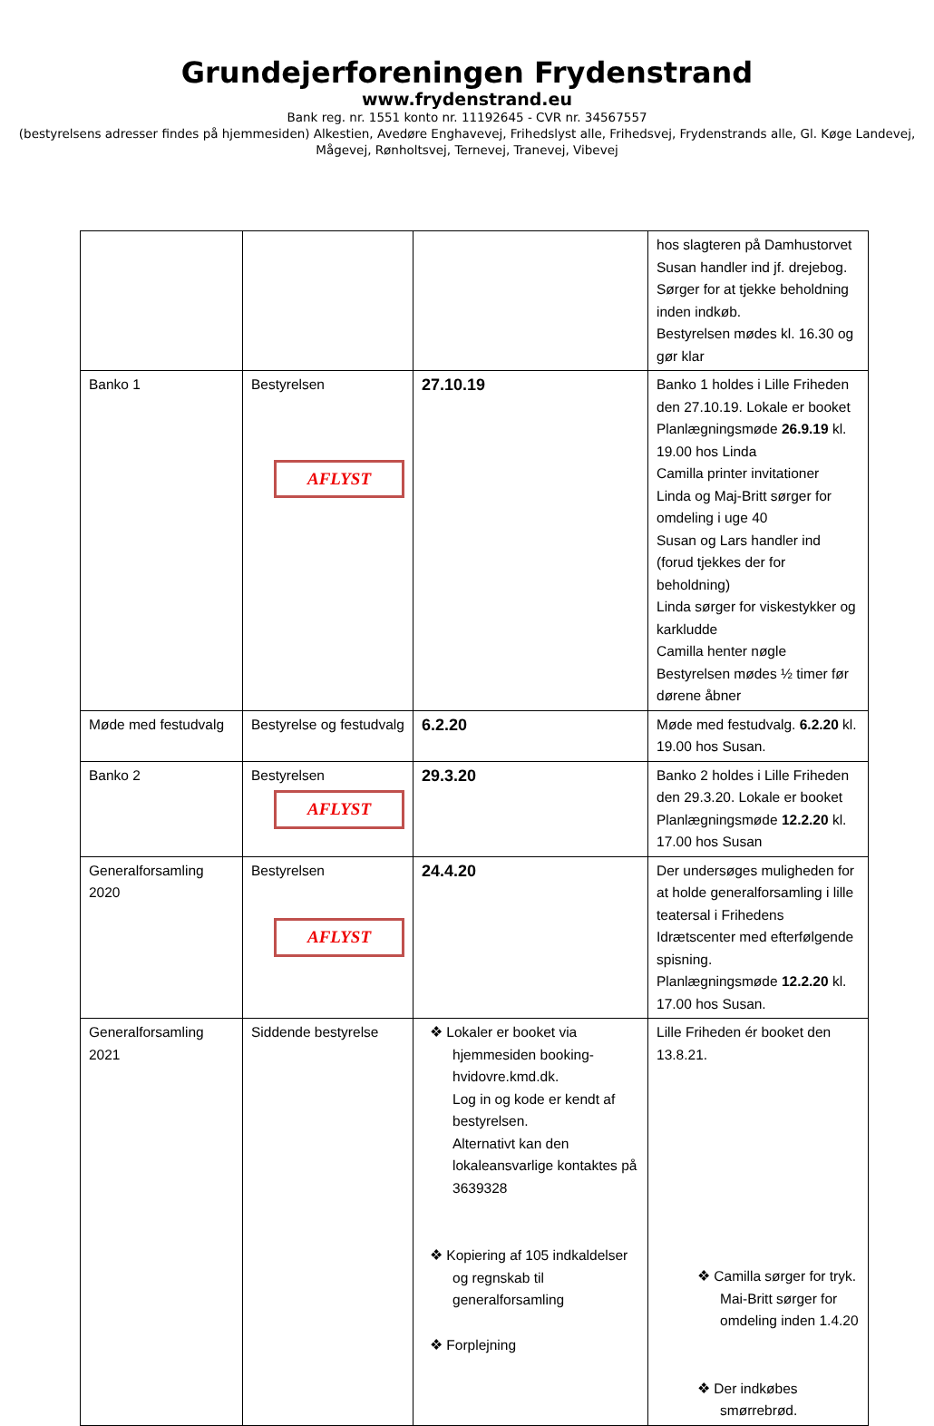Grundejerforeningen Frydenstrand
www.frydenstrand.eu
Bank reg. nr. 1551 konto nr. 11192645 - CVR nr. 34567557
(bestyrelsens adresser findes på hjemmesiden) Alkestien, Avedøre Enghavevej, Frihedslyst alle, Frihedsvej, Frydenstrands alle, Gl. Køge Landevej, Mågevej, Rønholtsvej, Ternevej, Tranevej, Vibevej
| | | | hos slagteren på Damhustorvet Susan handler ind jf. drejebog. Sørger for at tjekke beholdning inden indkøb. Bestyrelsen mødes kl. 16.30 og gør klar |
| Banko 1 | Bestyrelsen AFLYST | 27.10.19 | Banko 1 holdes i Lille Friheden den 27.10.19. Lokale er booket Planlægningsmøde 26.9.19 kl. 19.00 hos Linda Camilla printer invitationer Linda og Maj-Britt sørger for omdeling i uge 40 Susan og Lars handler ind (forud tjekkes der for beholdning) Linda sørger for viskestykker og karkludde Camilla henter nøgle Bestyrelsen mødes ½ timer før dørene åbner |
| Møde med festudvalg | Bestyrelse og festudvalg | 6.2.20 | Møde med festudvalg. 6.2.20 kl. 19.00 hos Susan. |
| Banko 2 | Bestyrelsen AFLYST | 29.3.20 | Banko 2 holdes i Lille Friheden den 29.3.20. Lokale er booket Planlægningsmøde 12.2.20 kl. 17.00 hos Susan |
| Generalforsamling 2020 | Bestyrelsen AFLYST | 24.4.20 | Der undersøges muligheden for at holde generalforsamling i lille teatersal i Frihedens Idrætscenter med efterfølgende spisning. Planlægningsmøde 12.2.20 kl. 17.00 hos Susan. |
| Generalforsamling 2021 | Siddende bestyrelse | ❖ Lokaler er booket via hjemmesiden booking-hvidovre.kmd.dk. Log in og kode er kendt af bestyrelsen. Alternativt kan den lokaleansvarlige kontaktes på 3639328 ❖ Kopiering af 105 indkaldelser og regnskab til generalforsamling ❖ Forplejning | Lille Friheden ér booket den 13.8.21. ❖ Camilla sørger for tryk. Mai-Britt sørger for omdeling inden 1.4.20 ❖ Der indkøbes smørrebrød. |